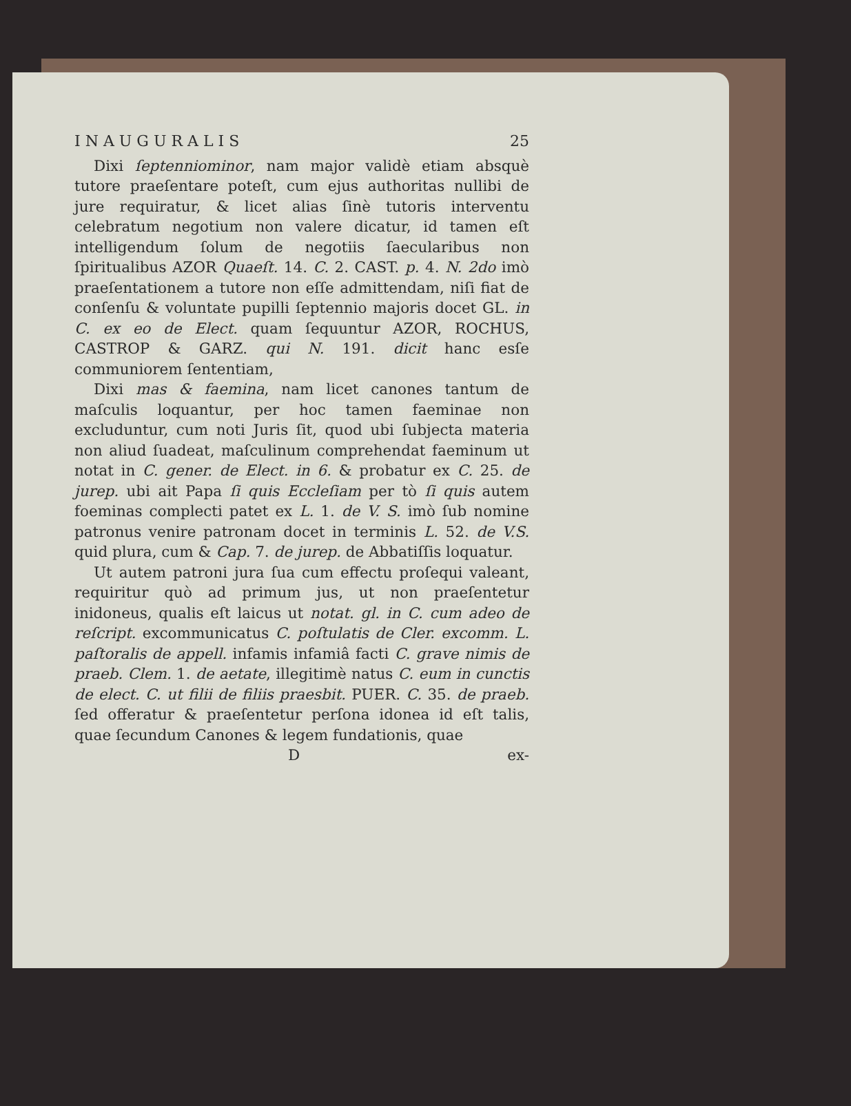I N A U G U R A L I S 25
Dixi ſeptenniominor, nam major validè etiam absquè tutore praeſentare poteſt, cum ejus authoritas nullibi de jure requiratur, & licet alias ſinè tutoris interventu celebratum negotium non valere dicatur, id tamen eſt intelligendum ſolum de negotiis ſaecularibus non ſpiritualibus AZOR Quaeſt. 14. C. 2. CAST. p. 4. N. 2do imò praeſentationem a tutore non eſſe admittendam, niſi fiat de conſenſu & voluntate pupilli ſeptennio majoris docet GL. in C. ex eo de Elect. quam ſequuntur AZOR, ROCHUS, CASTROP & GARZ. qui N. 191. dicit hanc esſe communiorem ſententiam,
Dixi mas & faemina, nam licet canones tantum de maſculis loquantur, per hoc tamen faeminae non excluduntur, cum noti Juris ſit, quod ubi ſubjecta materia non aliud ſuadeat, maſculinum comprehendat faeminum ut notat in C. gener. de Elect. in 6. & probatur ex C. 25. de jurep. ubi ait Papa ſi quis Eccleſiam per tò ſi quis autem foeminas complecti patet ex L. 1. de V. S. imò ſub nomine patronus venire patronam docet in terminis L. 52. de V.S. quid plura, cum & Cap. 7. de jurep. de Abbatiſſis loquatur.
Ut autem patroni jura ſua cum effectu proſequi valeant, requiritur quò ad primum jus, ut non praeſentetur inidoneus, qualis eſt laicus ut notat. gl. in C. cum adeo de reſcript. excommunicatus C. poſtulatis de Cler. excomm. L. paſtoralis de appell. infamis infamiâ facti C. grave nimis de praeb. Clem. 1. de aetate, illegitimè natus C. eum in cunctis de elect. C. ut filii de filiis praesbit. PUER. C. 35. de praeb. ſed offeratur & praeſentetur perſona idonea id eſt talis, quae ſecundum Canones & legem fundationis, quae
Dex-